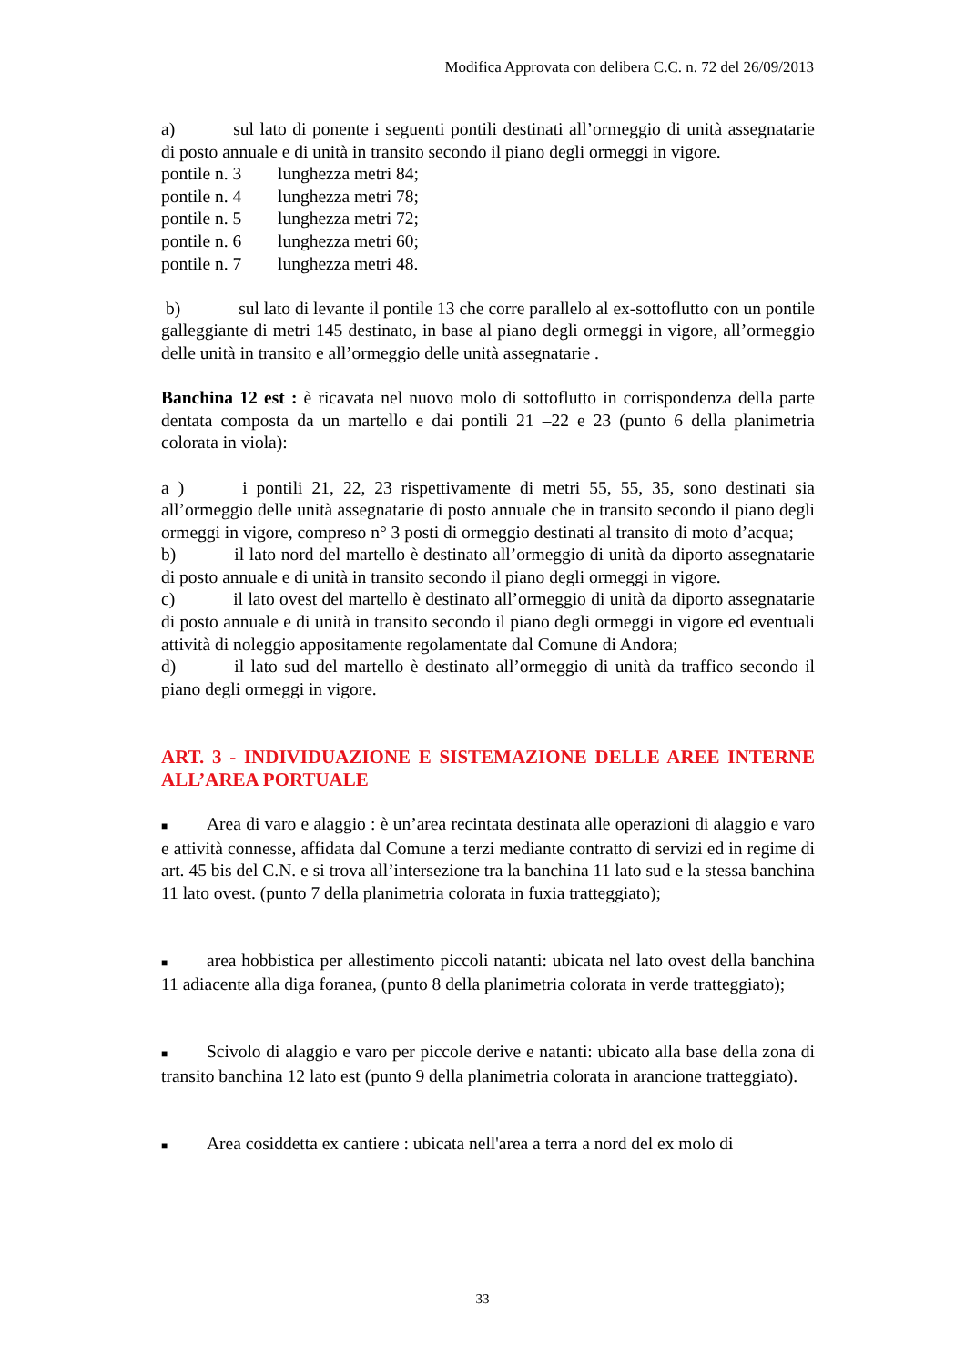Modifica Approvata con delibera C.C. n. 72 del 26/09/2013
a) sul lato di ponente i seguenti pontili destinati all’ormeggio di unità assegnatarie di posto annuale e di unità in transito secondo il piano degli ormeggi in vigore.
pontile n. 3 lunghezza metri 84;
pontile n. 4 lunghezza metri 78;
pontile n. 5 lunghezza metri 72;
pontile n. 6 lunghezza metri 60;
pontile n. 7 lunghezza metri 48.
b) sul lato di levante il pontile 13 che corre parallelo al ex-sottoflutto con un pontile galleggiante di metri 145 destinato, in base al piano degli ormeggi in vigore, all’ormeggio delle unità in transito e all’ormeggio delle unità assegnatarie .
Banchina 12 est : è ricavata nel nuovo molo di sottoflutto in corrispondenza della parte dentata composta da un martello e dai pontili 21 –22 e 23 (punto 6 della planimetria colorata in viola):
a ) i pontili 21, 22, 23 rispettivamente di metri 55, 55, 35, sono destinati sia all’ormeggio delle unità assegnatarie di posto annuale che in transito secondo il piano degli ormeggi in vigore, compreso n° 3 posti di ormeggio destinati al transito di moto d’acqua;
b) il lato nord del martello è destinato all’ormeggio di unità da diporto assegnatarie di posto annuale e di unità in transito secondo il piano degli ormeggi in vigore.
c) il lato ovest del martello è destinato all’ormeggio di unità da diporto assegnatarie di posto annuale e di unità in transito secondo il piano degli ormeggi in vigore ed eventuali attività di noleggio appositamente regolamentate dal Comune di Andora;
d) il lato sud del martello è destinato all’ormeggio di unità da traffico secondo il piano degli ormeggi in vigore.
ART. 3 - INDIVIDUAZIONE E SISTEMAZIONE DELLE AREE INTERNE ALL’AREA PORTUALE
■ Area di varo e alaggio : è un’area recintata destinata alle operazioni di alaggio e varo e attività connesse, affidata dal Comune a terzi mediante contratto di servizi ed in regime di art. 45 bis del C.N. e si trova all’intersezione tra la banchina 11 lato sud e la stessa banchina 11 lato ovest. (punto 7 della planimetria colorata in fuxia tratteggiato);
■ area hobbistica per allestimento piccoli natanti: ubicata nel lato ovest della banchina 11 adiacente alla diga foranea, (punto 8 della planimetria colorata in verde tratteggiato);
■ Scivolo di alaggio e varo per piccole derive e natanti: ubicato alla base della zona di transito banchina 12 lato est (punto 9 della planimetria colorata in arancione tratteggiato).
■ Area cosiddetta ex cantiere : ubicata nell'area a terra a nord del ex molo di
33